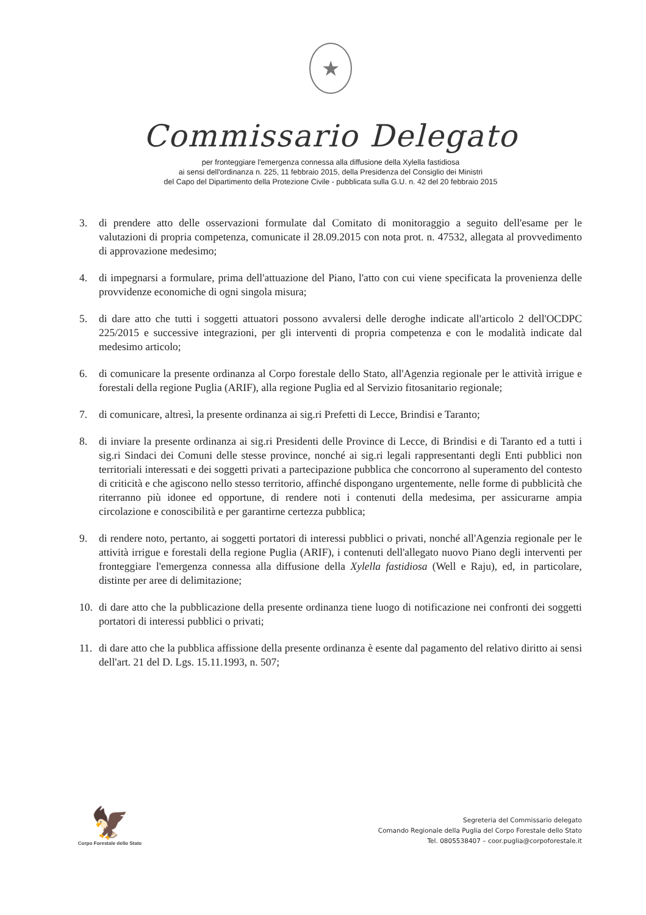★
Commissario Delegato
per fronteggiare l'emergenza connessa alla diffusione della Xylella fastidiosa
ai sensi dell'ordinanza n. 225, 11 febbraio 2015, della Presidenza del Consiglio dei Ministri
del Capo del Dipartimento della Protezione Civile - pubblicata sulla G.U. n. 42 del 20 febbraio 2015
3. di prendere atto delle osservazioni formulate dal Comitato di monitoraggio a seguito dell'esame per le valutazioni di propria competenza, comunicate il 28.09.2015 con nota prot. n. 47532, allegata al provvedimento di approvazione medesimo;
4. di impegnarsi a formulare, prima dell'attuazione del Piano, l'atto con cui viene specificata la provenienza delle provvidenze economiche di ogni singola misura;
5. di dare atto che tutti i soggetti attuatori possono avvalersi delle deroghe indicate all'articolo 2 dell'OCDPC 225/2015 e successive integrazioni, per gli interventi di propria competenza e con le modalità indicate dal medesimo articolo;
6. di comunicare la presente ordinanza al Corpo forestale dello Stato, all'Agenzia regionale per le attività irrigue e forestali della regione Puglia (ARIF), alla regione Puglia ed al Servizio fitosanitario regionale;
7. di comunicare, altresì, la presente ordinanza ai sig.ri Prefetti di Lecce, Brindisi e Taranto;
8. di inviare la presente ordinanza ai sig.ri Presidenti delle Province di Lecce, di Brindisi e di Taranto ed a tutti i sig.ri Sindaci dei Comuni delle stesse province, nonché ai sig.ri legali rappresentanti degli Enti pubblici non territoriali interessati e dei soggetti privati a partecipazione pubblica che concorrono al superamento del contesto di criticità e che agiscono nello stesso territorio, affinché dispongano urgentemente, nelle forme di pubblicità che riterranno più idonee ed opportune, di rendere noti i contenuti della medesima, per assicurarne ampia circolazione e conoscibilità e per garantirne certezza pubblica;
9. di rendere noto, pertanto, ai soggetti portatori di interessi pubblici o privati, nonché all'Agenzia regionale per le attività irrigue e forestali della regione Puglia (ARIF), i contenuti dell'allegato nuovo Piano degli interventi per fronteggiare l'emergenza connessa alla diffusione della Xylella fastidiosa (Well e Raju), ed, in particolare, distinte per aree di delimitazione;
10. di dare atto che la pubblicazione della presente ordinanza tiene luogo di notificazione nei confronti dei soggetti portatori di interessi pubblici o privati;
11. di dare atto che la pubblica affissione della presente ordinanza è esente dal pagamento del relativo diritto ai sensi dell'art. 21 del D. Lgs. 15.11.1993, n. 507;
🦅
Corpo Forestale dello Stato
Segreteria del Commissario delegato
Comando Regionale della Puglia del Corpo Forestale dello Stato
Tel. 0805538407 – coor.puglia@corpoforestale.it